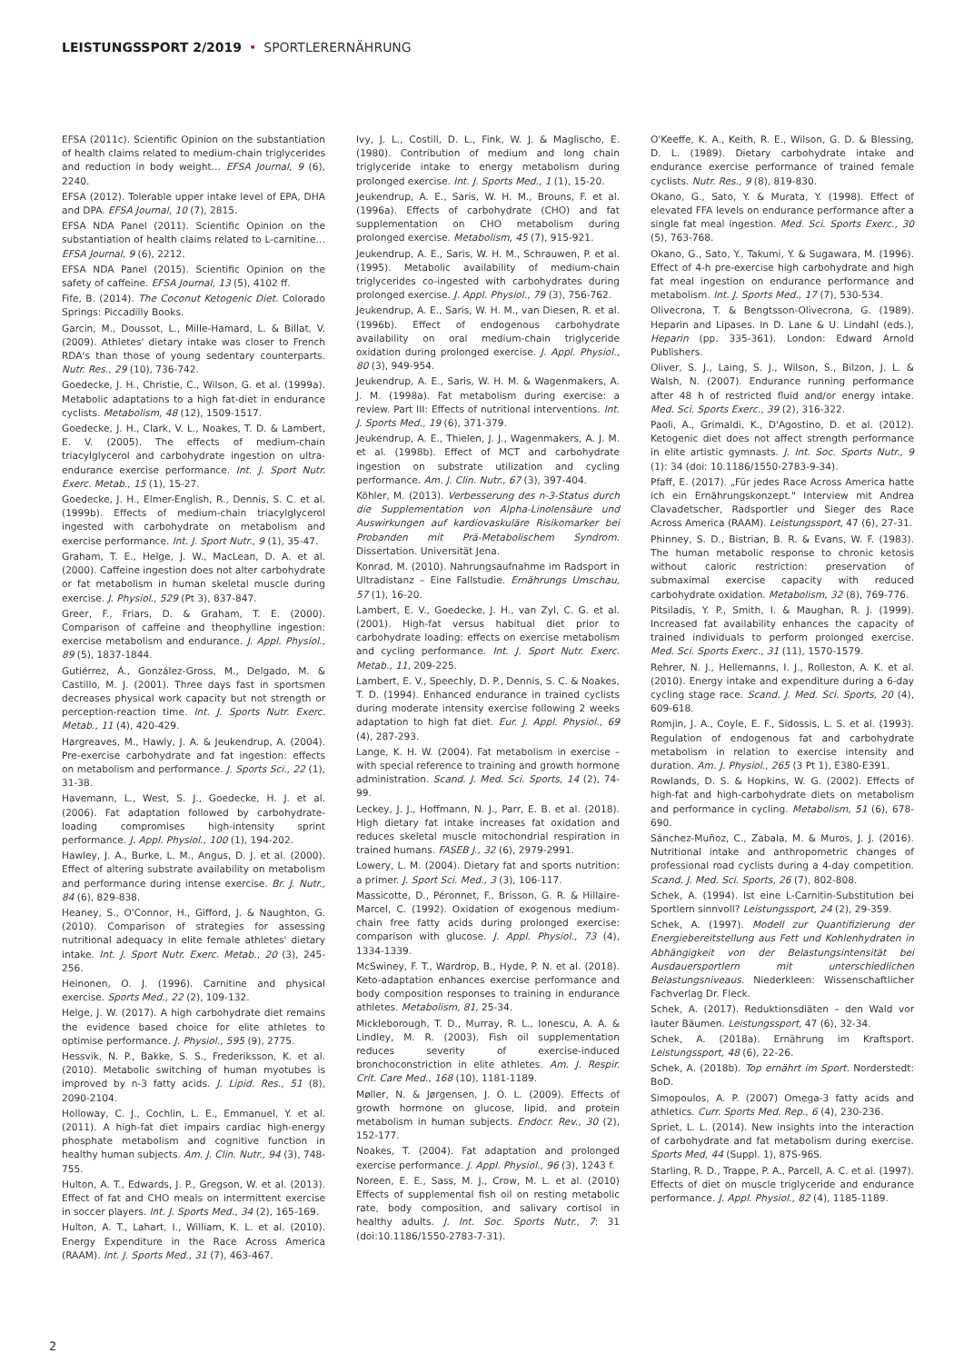LEISTUNGSSPORT 2/2019 • SPORTLERERNÄHRUNG
EFSA (2011c). Scientific Opinion on the substantiation of health claims related to medium-chain triglycerides and reduction in body weight… EFSA Journal, 9 (6), 2240.
EFSA (2012). Tolerable upper intake level of EPA, DHA and DPA. EFSA Journal, 10 (7), 2815.
EFSA NDA Panel (2011). Scientific Opinion on the substantiation of health claims related to L-carnitine… EFSA Journal, 9 (6), 2212.
EFSA NDA Panel (2015). Scientific Opinion on the safety of caffeine. EFSA Journal, 13 (5), 4102 ff.
Fife, B. (2014). The Coconut Ketogenic Diet. Colorado Springs: Piccadilly Books.
Garcin, M., Doussot, L., Mille-Hamard, L. & Billat, V. (2009). Athletes' dietary intake was closer to French RDA's than those of young sedentary counterparts. Nutr. Res., 29 (10), 736-742.
Goedecke, J. H., Christie, C., Wilson, G. et al. (1999a). Metabolic adaptations to a high fat-diet in endurance cyclists. Metabolism, 48 (12), 1509-1517.
Goedecke, J. H., Clark, V. L., Noakes, T. D. & Lambert, E. V. (2005). The effects of medium-chain triacylglycerol and carbohydrate ingestion on ultra-endurance exercise performance. Int. J. Sport Nutr. Exerc. Metab., 15 (1), 15-27.
Goedecke, J. H., Elmer-English, R., Dennis, S. C. et al. (1999b). Effects of medium-chain triacylglycerol ingested with carbohydrate on metabolism and exercise performance. Int. J. Sport Nutr., 9 (1), 35-47.
Graham, T. E., Helge, J. W., MacLean, D. A. et al. (2000). Caffeine ingestion does not alter carbohydrate or fat metabolism in human skeletal muscle during exercise. J. Physiol., 529 (Pt 3), 837-847.
Greer, F., Friars, D. & Graham, T. E. (2000). Comparison of caffeine and theophylline ingestion: exercise metabolism and endurance. J. Appl. Physiol., 89 (5), 1837-1844.
Gutiérrez, Á., González-Gross, M., Delgado, M. & Castillo, M. J. (2001). Three days fast in sportsmen decreases physical work capacity but not strength or perception-reaction time. Int. J. Sports Nutr. Exerc. Metab., 11 (4), 420-429.
Hargreaves, M., Hawly, J. A. & Jeukendrup, A. (2004). Pre-exercise carbohydrate and fat ingestion: effects on metabolism and performance. J. Sports Sci., 22 (1), 31-38.
Havemann, L., West, S. J., Goedecke, H. J. et al. (2006). Fat adaptation followed by carbohydrate-loading compromises high-intensity sprint performance. J. Appl. Physiol., 100 (1), 194-202.
Hawley, J. A., Burke, L. M., Angus, D. J. et al. (2000). Effect of altering substrate availability on metabolism and performance during intense exercise. Br. J. Nutr., 84 (6), 829-838.
Heaney, S., O'Connor, H., Gifford, J. & Naughton, G. (2010). Comparison of strategies for assessing nutritional adequacy in elite female athletes' dietary intake. Int. J. Sport Nutr. Exerc. Metab., 20 (3), 245-256.
Heinonen, O. J. (1996). Carnitine and physical exercise. Sports Med., 22 (2), 109-132.
Helge, J. W. (2017). A high carbohydrate diet remains the evidence based choice for elite athletes to optimise performance. J. Physiol., 595 (9), 2775.
Hessvik, N. P., Bakke, S. S., Frederiksson, K. et al. (2010). Metabolic switching of human myotubes is improved by n-3 fatty acids. J. Lipid. Res., 51 (8), 2090-2104.
Holloway, C. J., Cochlin, L. E., Emmanuel, Y. et al. (2011). A high-fat diet impairs cardiac high-energy phosphate metabolism and cognitive function in healthy human subjects. Am. J. Clin. Nutr., 94 (3), 748-755.
Hulton, A. T., Edwards, J. P., Gregson, W. et al. (2013). Effect of fat and CHO meals on intermittent exercise in soccer players. Int. J. Sports Med., 34 (2), 165-169.
Hulton, A. T., Lahart, I., William, K. L. et al. (2010). Energy Expenditure in the Race Across America (RAAM). Int. J. Sports Med., 31 (7), 463-467.
Ivy, J. L., Costill, D. L., Fink, W. J. & Maglischo, E. (1980). Contribution of medium and long chain triglyceride intake to energy metabolism during prolonged exercise. Int. J. Sports Med., 1 (1), 15-20.
Jeukendrup, A. E., Saris, W. H. M., Brouns, F. et al. (1996a). Effects of carbohydrate (CHO) and fat supplementation on CHO metabolism during prolonged exercise. Metabolism, 45 (7), 915-921.
Jeukendrup, A. E., Saris, W. H. M., Schrauwen, P. et al. (1995). Metabolic availability of medium-chain triglycerides co-ingested with carbohydrates during prolonged exercise. J. Appl. Physiol., 79 (3), 756-762.
Jeukendrup, A. E., Saris, W. H. M., van Diesen, R. et al. (1996b). Effect of endogenous carbohydrate availability on oral medium-chain triglyceride oxidation during prolonged exercise. J. Appl. Physiol., 80 (3), 949-954.
Jeukendrup, A. E., Saris, W. H. M. & Wagenmakers, A. J. M. (1998a). Fat metabolism during exercise: a review. Part III: Effects of nutritional interventions. Int. J. Sports Med., 19 (6), 371-379.
Jeukendrup, A. E., Thielen, J. J., Wagenmakers, A. J. M. et al. (1998b). Effect of MCT and carbohydrate ingestion on substrate utilization and cycling performance. Am. J. Clin. Nutr., 67 (3), 397-404.
Köhler, M. (2013). Verbesserung des n-3-Status durch die Supplementation von Alpha-Linolensäure und Auswirkungen auf kardiovaskuläre Risikomarker bei Probanden mit Prä-Metabolischem Syndrom. Dissertation. Universität Jena.
Konrad, M. (2010). Nahrungsaufnahme im Radsport in Ultradistanz – Eine Fallstudie. Ernährungs Umschau, 57 (1), 16-20.
Lambert, E. V., Goedecke, J. H., van Zyl, C. G. et al. (2001). High-fat versus habitual diet prior to carbohydrate loading: effects on exercise metabolism and cycling performance. Int. J. Sport Nutr. Exerc. Metab., 11, 209-225.
Lambert, E. V., Speechly, D. P., Dennis, S. C. & Noakes, T. D. (1994). Enhanced endurance in trained cyclists during moderate intensity exercise following 2 weeks adaptation to high fat diet. Eur. J. Appl. Physiol., 69 (4), 287-293.
Lange, K. H. W. (2004). Fat metabolism in exercise – with special reference to training and growth hormone administration. Scand. J. Med. Sci. Sports, 14 (2), 74-99.
Leckey, J. J., Hoffmann, N. J., Parr, E. B. et al. (2018). High dietary fat intake increases fat oxidation and reduces skeletal muscle mitochondrial respiration in trained humans. FASEB J., 32 (6), 2979-2991.
Lowery, L. M. (2004). Dietary fat and sports nutrition: a primer. J. Sport Sci. Med., 3 (3), 106-117.
Massicotte, D., Péronnet, F., Brisson, G. R. & Hillaire-Marcel, C. (1992). Oxidation of exogenous medium-chain free fatty acids during prolonged exercise: comparison with glucose. J. Appl. Physiol., 73 (4), 1334-1339.
McSwiney, F. T., Wardrop, B., Hyde, P. N. et al. (2018). Keto-adaptation enhances exercise performance and body composition responses to training in endurance athletes. Metabolism, 81, 25-34.
Mickleborough, T. D., Murray, R. L., Ionescu, A. A. & Lindley, M. R. (2003). Fish oil supplementation reduces severity of exercise-induced bronchoconstriction in elite athletes. Am. J. Respir. Crit. Care Med., 168 (10), 1181-1189.
Møller, N. & Jørgensen, J. O. L. (2009). Effects of growth hormone on glucose, lipid, and protein metabolism in human subjects. Endocr. Rev., 30 (2), 152-177.
Noakes, T. (2004). Fat adaptation and prolonged exercise performance. J. Appl. Physiol., 96 (3), 1243 f.
Noreen, E. E., Sass, M. J., Crow, M. L. et al. (2010) Effects of supplemental fish oil on resting metabolic rate, body composition, and salivary cortisol in healthy adults. J. Int. Soc. Sports Nutr., 7: 31 (doi:10.1186/1550-2783-7-31).
O'Keeffe, K. A., Keith, R. E., Wilson, G. D. & Blessing, D. L. (1989). Dietary carbohydrate intake and endurance exercise performance of trained female cyclists. Nutr. Res., 9 (8), 819-830.
Okano, G., Sato, Y. & Murata, Y. (1998). Effect of elevated FFA levels on endurance performance after a single fat meal ingestion. Med. Sci. Sports Exerc., 30 (5), 763-768.
Okano, G., Sato, Y., Takumi, Y. & Sugawara, M. (1996). Effect of 4-h pre-exercise high carbohydrate and high fat meal ingestion on endurance performance and metabolism. Int. J. Sports Med., 17 (7), 530-534.
Olivecrona, T. & Bengtsson-Olivecrona, G. (1989). Heparin and Lipases. In D. Lane & U. Lindahl (eds.), Heparin (pp. 335-361). London: Edward Arnold Publishers.
Oliver, S. J., Laing, S. J., Wilson, S., Bilzon, J. L. & Walsh, N. (2007). Endurance running performance after 48 h of restricted fluid and/or energy intake. Med. Sci. Sports Exerc., 39 (2), 316-322.
Paoli, A., Grimaldi, K., D'Agostino, D. et al. (2012). Ketogenic diet does not affect strength performance in elite artistic gymnasts. J. Int. Soc. Sports Nutr., 9 (1): 34 (doi: 10.1186/1550-2783-9-34).
Pfaff, E. (2017). „Für jedes Race Across America hatte ich ein Ernährungskonzept." Interview mit Andrea Clavadetscher, Radsportler und Sieger des Race Across America (RAAM). Leistungssport, 47 (6), 27-31.
Phinney, S. D., Bistrian, B. R. & Evans, W. F. (1983). The human metabolic response to chronic ketosis without caloric restriction: preservation of submaximal exercise capacity with reduced carbohydrate oxidation. Metabolism, 32 (8), 769-776.
Pitsiladis, Y. P., Smith, I. & Maughan, R. J. (1999). Increased fat availability enhances the capacity of trained individuals to perform prolonged exercise. Med. Sci. Sports Exerc., 31 (11), 1570-1579.
Rehrer, N. J., Hellemanns, I. J., Rolleston, A. K. et al. (2010). Energy intake and expenditure during a 6-day cycling stage race. Scand. J. Med. Sci. Sports, 20 (4), 609-618.
Romjin, J. A., Coyle, E. F., Sidossis, L. S. et al. (1993). Regulation of endogenous fat and carbohydrate metabolism in relation to exercise intensity and duration. Am. J. Physiol., 265 (3 Pt 1), E380-E391.
Rowlands, D. S. & Hopkins, W. G. (2002). Effects of high-fat and high-carbohydrate diets on metabolism and performance in cycling. Metabolism, 51 (6), 678-690.
Sánchez-Muñoz, C., Zabala, M. & Muros, J. J. (2016). Nutritional intake and anthropometric changes of professional road cyclists during a 4-day competition. Scand. J. Med. Sci. Sports, 26 (7), 802-808.
Schek, A. (1994). Ist eine L-Carnitin-Substitution bei Sportlern sinnvoll? Leistungssport, 24 (2), 29-359.
Schek, A. (1997). Modell zur Quantifizierung der Energiebereitstellung aus Fett und Kohlenhydraten in Abhängigkeit von der Belastungsintensität bei Ausdauersportlern mit unterschiedlichen Belastungsniveaus. Niederkleen: Wissenschaftlicher Fachverlag Dr. Fleck.
Schek, A. (2017). Reduktionsdiäten – den Wald vor lauter Bäumen. Leistungssport, 47 (6), 32-34.
Schek, A. (2018a). Ernährung im Kraftsport. Leistungssport, 48 (6), 22-26.
Schek, A. (2018b). Top ernährt im Sport. Norderstedt: BoD.
Simopoulos, A. P. (2007) Omega-3 fatty acids and athletics. Curr. Sports Med. Rep., 6 (4), 230-236.
Spriet, L. L. (2014). New insights into the interaction of carbohydrate and fat metabolism during exercise. Sports Med, 44 (Suppl. 1), 87S-96S.
Starling, R. D., Trappe, P. A., Parcell, A. C. et al. (1997). Effects of diet on muscle triglyceride and endurance performance. J. Appl. Physiol., 82 (4), 1185-1189.
2